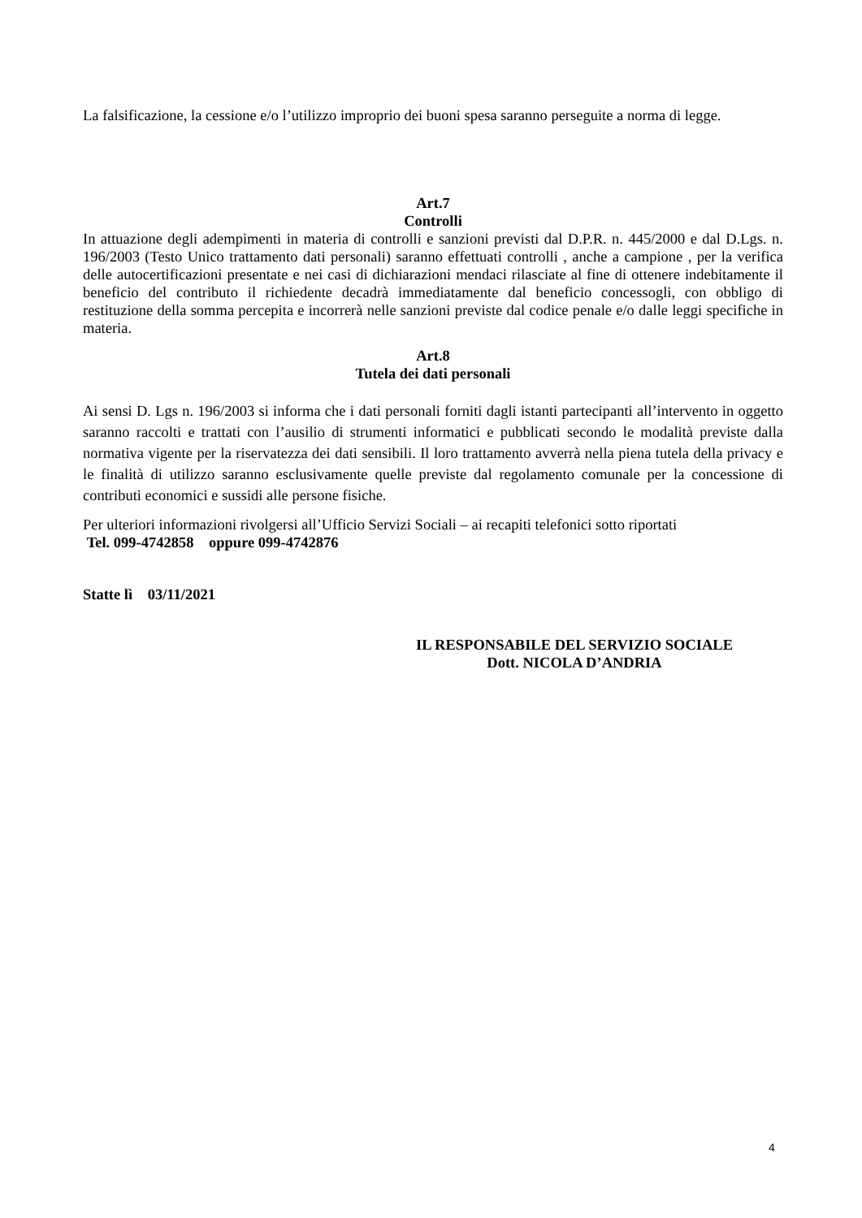La falsificazione, la cessione e/o l’utilizzo improprio dei buoni spesa saranno perseguite a norma di legge.
Art.7
Controlli
In attuazione degli adempimenti in materia di controlli e sanzioni previsti dal D.P.R. n. 445/2000 e dal D.Lgs. n. 196/2003 (Testo Unico trattamento dati personali) saranno effettuati controlli , anche a campione , per la verifica delle autocertificazioni presentate e nei casi di dichiarazioni mendaci rilasciate al fine di ottenere indebitamente il beneficio del contributo il richiedente decadrà immediatamente dal beneficio concessogli, con obbligo di restituzione della somma percepita e incorrerà nelle sanzioni previste dal codice penale e/o dalle leggi specifiche in materia.
Art.8
Tutela dei dati personali
Ai sensi D. Lgs n. 196/2003 si informa che i dati personali forniti dagli istanti partecipanti all’intervento in oggetto saranno raccolti e trattati con l’ausilio di strumenti informatici e pubblicati secondo le modalità previste dalla normativa vigente per la riservatezza dei dati sensibili. Il loro trattamento avverrà nella piena tutela della privacy e le finalità di utilizzo saranno esclusivamente quelle previste dal regolamento comunale per la concessione di contributi economici e sussidi alle persone fisiche.
Per ulteriori informazioni rivolgersi all’Ufficio Servizi Sociali – ai recapiti telefonici sotto riportati
Tel. 099-4742858 oppure 099-4742876
Statte lì 03/11/2021
IL RESPONSABILE DEL SERVIZIO SOCIALE
Dott. NICOLA D’ANDRIA
4